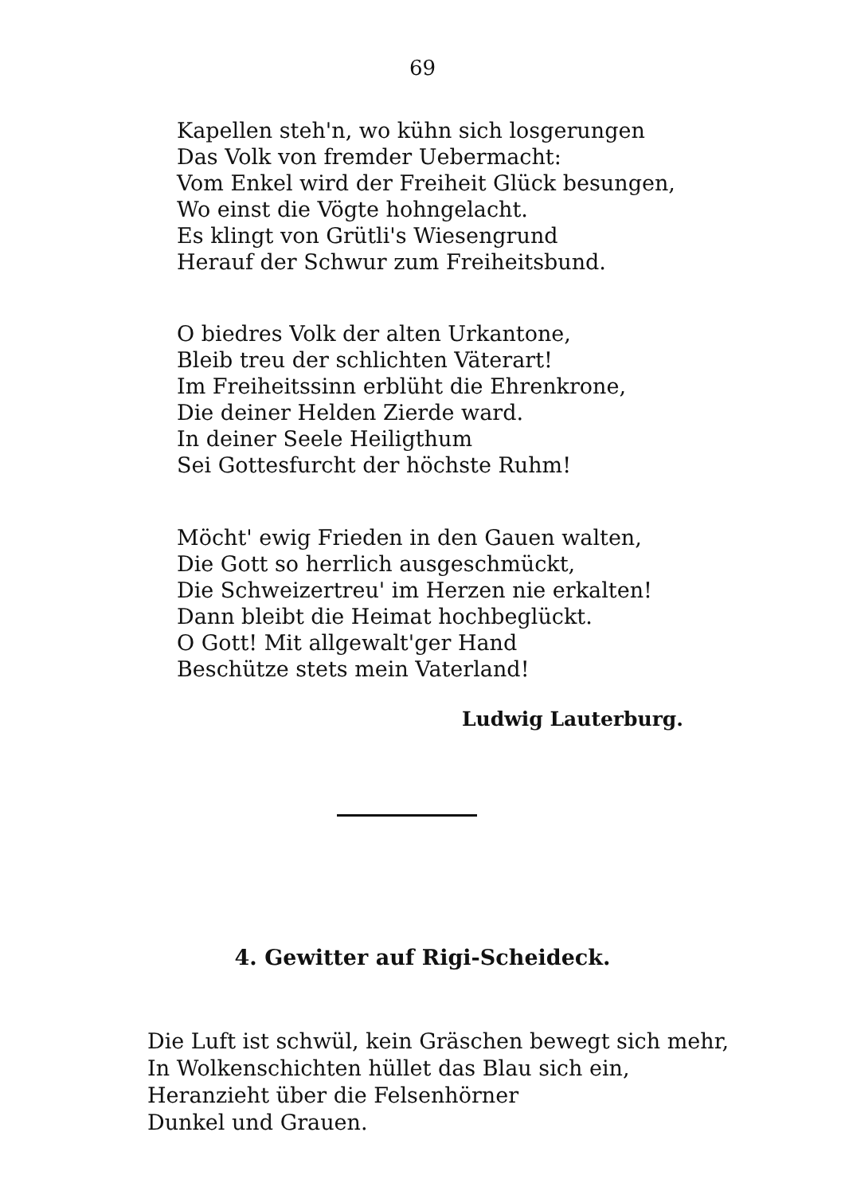69
Kapellen steh'n, wo kühn sich losgerungen
Das Volk von fremder Uebermacht:
Vom Enkel wird der Freiheit Glück besungen,
Wo einst die Vögte hohngelacht.
Es klingt von Grütli's Wiesengrund
Herauf der Schwur zum Freiheitsbund.
O biedres Volk der alten Urkantone,
Bleib treu der schlichten Väterart!
Im Freiheitssinn erblüht die Ehrenkrone,
Die deiner Helden Zierde ward.
In deiner Seele Heiligthum
Sei Gottesfurcht der höchste Ruhm!
Möcht' ewig Frieden in den Gauen walten,
Die Gott so herrlich ausgeschmückt,
Die Schweizertreu' im Herzen nie erkalten!
Dann bleibt die Heimat hochbeglückt.
O Gott! Mit allgewalt'ger Hand
Beschütze stets mein Vaterland!
Ludwig Lauterburg.
4. Gewitter auf Rigi-Scheideck.
Die Luft ist schwül, kein Gräschen bewegt sich mehr,
In Wolkenschichten hüllet das Blau sich ein,
Heranzieht über die Felsenhörner
Dunkel und Grauen.